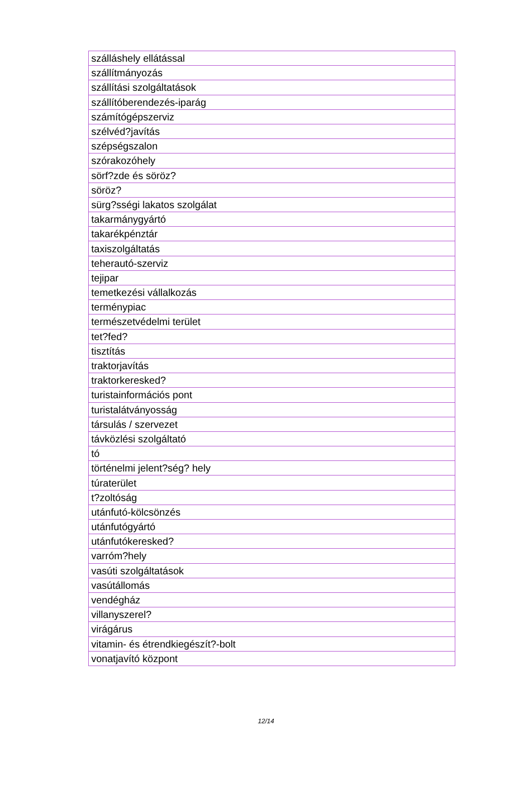| szálláshely ellátással |
| szállítmányozás |
| szállítási szolgáltatások |
| szállítóberendezés-iparág |
| számítógépszerviz |
| szélvéd?javítás |
| szépségszalon |
| szórakozóhely |
| sörf?zde és söröz? |
| söröz? |
| sürg?sségi lakatos szolgálat |
| takarmánygyártó |
| takarékpénztár |
| taxiszolgáltatás |
| teherautó-szerviz |
| tejipar |
| temetkezési vállalkozás |
| terménypiac |
| természetvédelmi terület |
| tet?fed? |
| tisztítás |
| traktorjavítás |
| traktorkeresked? |
| turistainformációs pont |
| turistalátványosság |
| társulás / szervezet |
| távközlési szolgáltató |
| tó |
| történelmi jelent?ség? hely |
| túraterület |
| t?zoltóság |
| utánfutó-kölcsönzés |
| utánfutógyártó |
| utánfutókeresked? |
| varróm?hely |
| vasúti szolgáltatások |
| vasútállomás |
| vendégház |
| villanyszerel? |
| virágárus |
| vitamin- és étrendkiegészít?-bolt |
| vonatjavító központ |
12/14